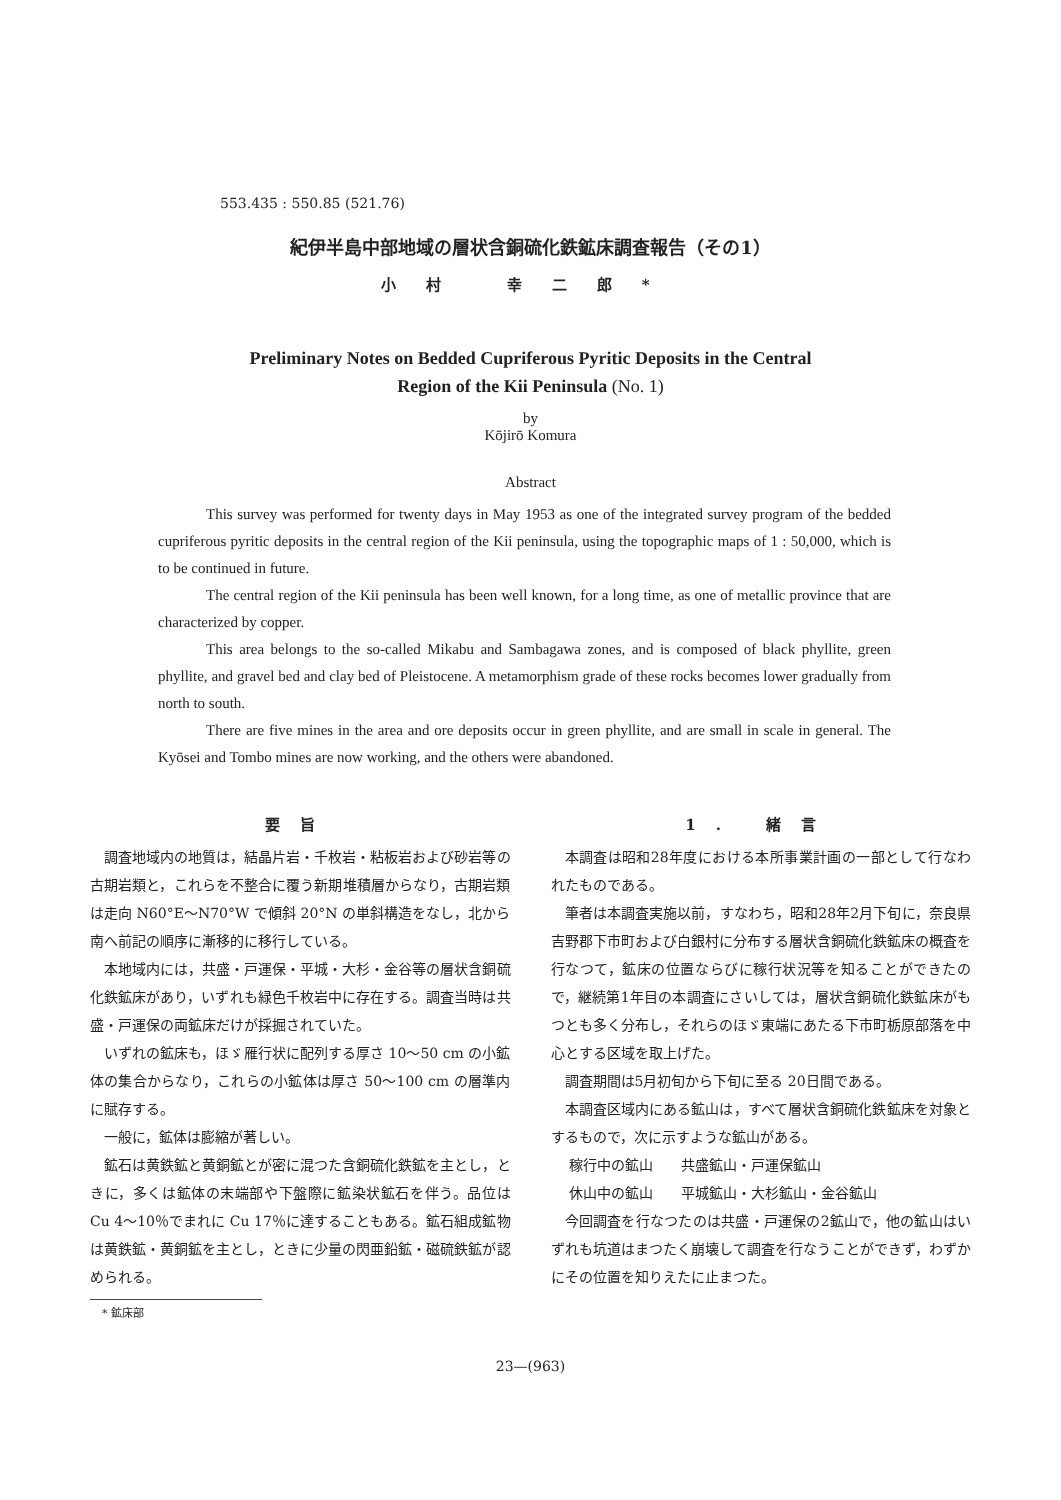553.435 : 550.85 (521.76)
紀伊半島中部地域の層状含銅硫化鉄鉱床調査報告（その1）
小村 幸二郎*
Preliminary Notes on Bedded Cupriferous Pyritic Deposits in the Central
Region of the Kii Peninsula (No. 1)
by
Kōjirō Komura
Abstract
This survey was performed for twenty days in May 1953 as one of the integrated survey program of the bedded cupriferous pyritic deposits in the central region of the Kii peninsula, using the topographic maps of 1 : 50,000, which is to be continued in future.
The central region of the Kii peninsula has been well known, for a long time, as one of metallic province that are characterized by copper.
This area belongs to the so-called Mikabu and Sambagawa zones, and is composed of black phyllite, green phyllite, and gravel bed and clay bed of Pleistocene. A metamorphism grade of these rocks becomes lower gradually from north to south.
There are five mines in the area and ore deposits occur in green phyllite, and are small in scale in general. The Kyōsei and Tombo mines are now working, and the others were abandoned.
要旨
調査地域内の地質は，結晶片岩・千枚岩・粘板岩および砂岩等の古期岩類と，これらを不整合に覆う新期堆積層からなり，古期岩類は走向 N60°E～N70°W で傾斜 20°N の単斜構造をなし，北から南へ前記の順序に漸移的に移行している。
本地域内には，共盛・戸運保・平城・大杉・金谷等の層状含銅硫化鉄鉱床があり，いずれも緑色千枚岩中に存在する。調査当時は共盛・戸運保の両鉱床だけが採掘されていた。
いずれの鉱床も，ほゞ雁行状に配列する厚さ 10～50 cm の小鉱体の集合からなり，これらの小鉱体は厚さ 50～100 cm の層準内に賦存する。
一般に，鉱体は膨縮が著しい。
鉱石は黄鉄鉱と黄銅鉱とが密に混つた含銅硫化鉄鉱を主とし，ときに，多くは鉱体の末端部や下盤際に鉱染状鉱石を伴う。品位は Cu 4～10％でまれに Cu 17％に達することもある。鉱石組成鉱物は黄鉄鉱・黄銅鉱を主とし，ときに少量の閃亜鉛鉱・磁硫鉄鉱が認められる。
* 鉱床部
1. 緒言
本調査は昭和28年度における本所事業計画の一部として行なわれたものである。
筆者は本調査実施以前，すなわち，昭和28年2月下旬に，奈良県吉野郡下市町および白銀村に分布する層状含銅硫化鉄鉱床の概査を行なつて，鉱床の位置ならびに稼行状況等を知ることができたので，継続第1年目の本調査にさいしては，層状含銅硫化鉄鉱床がもつとも多く分布し，それらのほゞ東端にあたる下市町栃原部落を中心とする区域を取上げた。
調査期間は5月初旬から下旬に至る 20日間である。
本調査区域内にある鉱山は，すべて層状含銅硫化鉄鉱床を対象とするもので，次に示すような鉱山がある。
稼行中の鉱山　　共盛鉱山・戸運保鉱山
休山中の鉱山　　平城鉱山・大杉鉱山・金谷鉱山
今回調査を行なつたのは共盛・戸運保の2鉱山で，他の鉱山はいずれも坑道はまつたく崩壊して調査を行なうことができず，わずかにその位置を知りえたに止まつた。
23—(963)